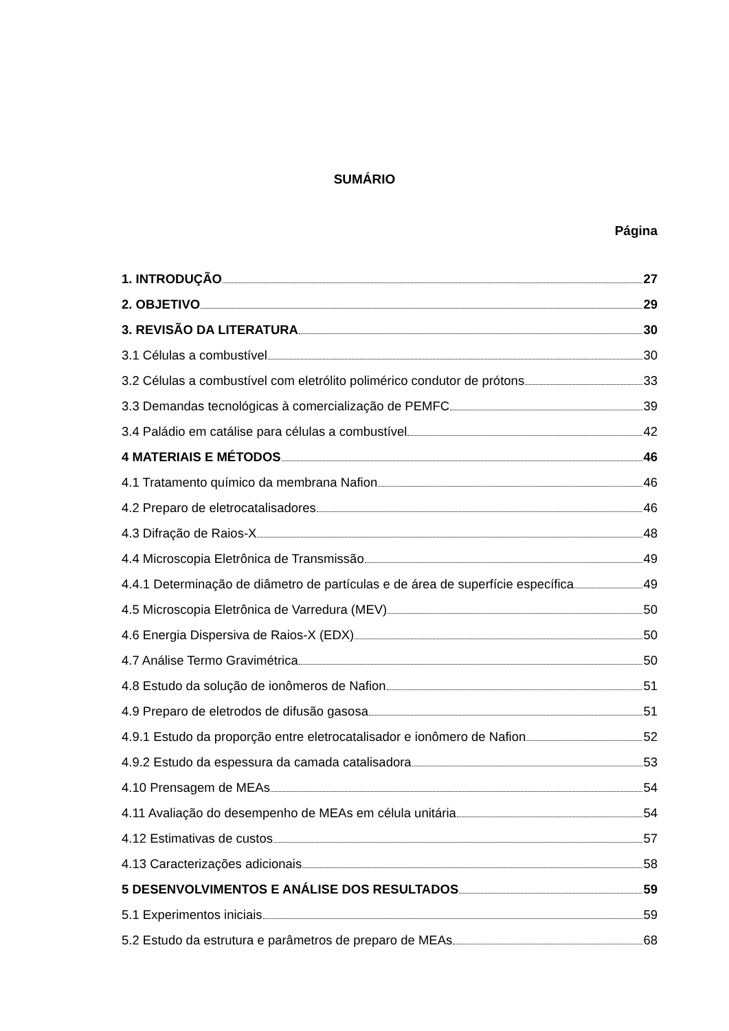SUMÁRIO
Página
1. INTRODUÇÃO 27
2. OBJETIVO 29
3. REVISÃO DA LITERATURA 30
3.1 Células a combustível 30
3.2 Células a combustível com eletrólito polimérico condutor de prótons 33
3.3 Demandas tecnológicas à comercialização de PEMFC 39
3.4 Paládio em catálise para células a combustível 42
4 MATERIAIS E MÉTODOS 46
4.1 Tratamento químico da membrana Nafion 46
4.2 Preparo de eletrocatalisadores 46
4.3 Difração de Raios-X 48
4.4 Microscopia Eletrônica de Transmissão 49
4.4.1 Determinação de diâmetro de partículas e de área de superfície específica 49
4.5 Microscopia Eletrônica de Varredura (MEV) 50
4.6 Energia Dispersiva de Raios-X (EDX) 50
4.7 Análise Termo Gravimétrica 50
4.8 Estudo da solução de ionômeros de Nafion 51
4.9 Preparo de eletrodos de difusão gasosa 51
4.9.1 Estudo da proporção entre eletrocatalisador e ionômero de Nafion 52
4.9.2 Estudo da espessura da camada catalisadora 53
4.10 Prensagem de MEAs 54
4.11 Avaliação do desempenho de MEAs em célula unitária 54
4.12 Estimativas de custos 57
4.13 Caracterizações adicionais 58
5 DESENVOLVIMENTOS E ANÁLISE DOS RESULTADOS 59
5.1 Experimentos iniciais 59
5.2 Estudo da estrutura e parâmetros de preparo de MEAs 68